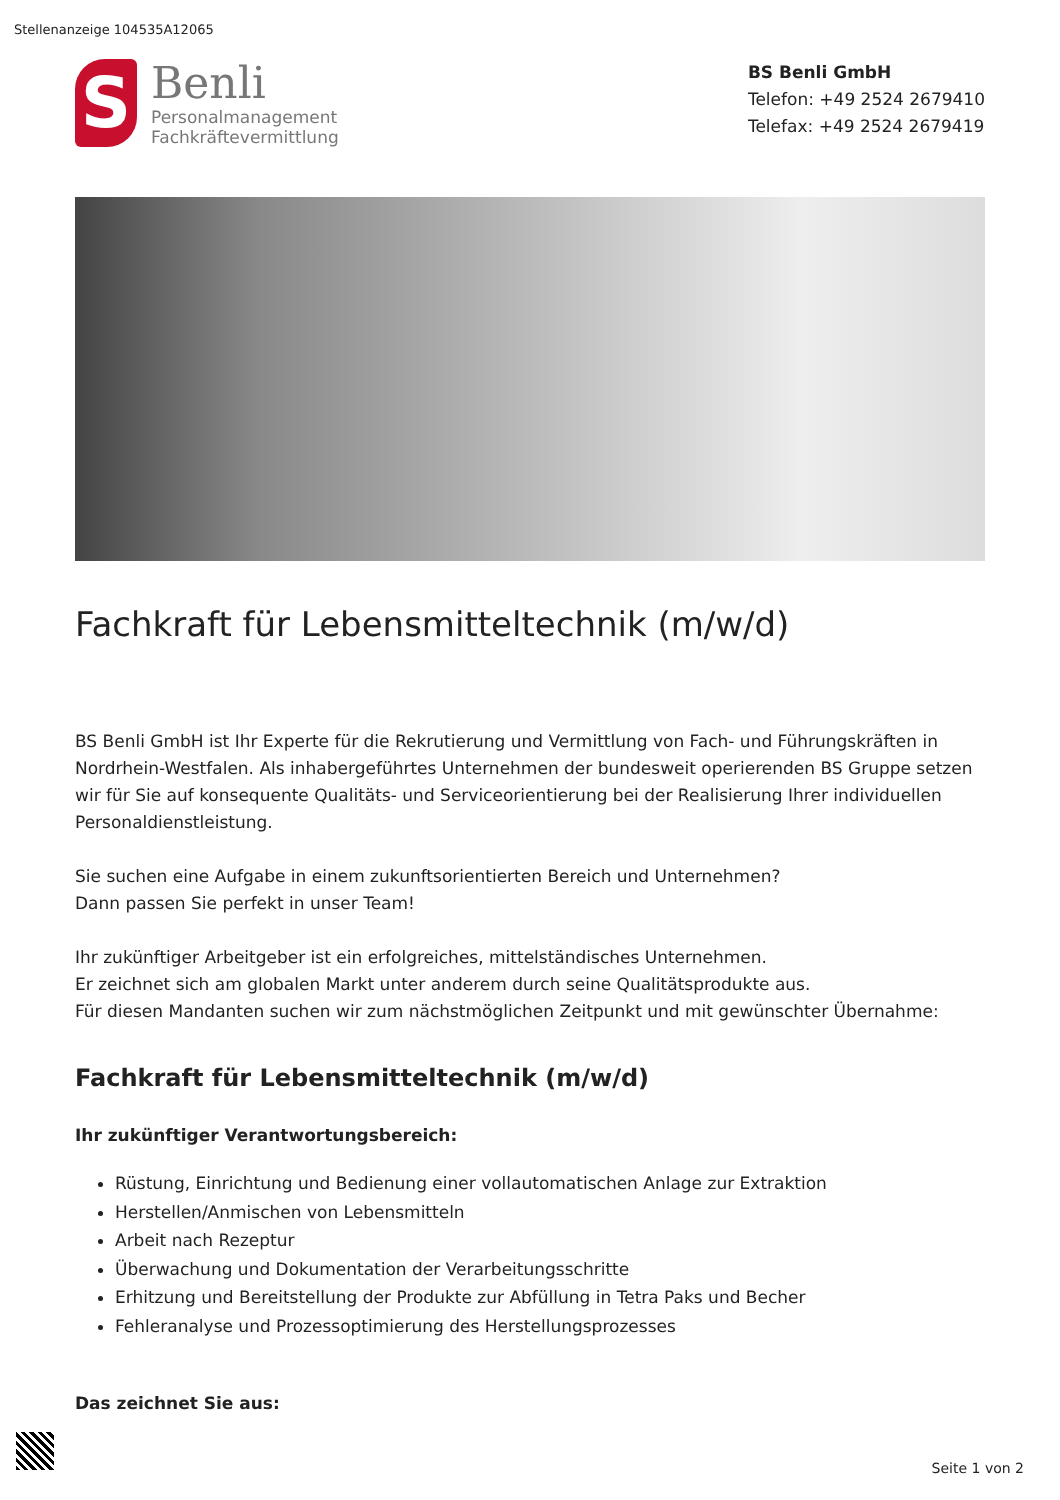Stellenanzeige 104535A12065
S
Benli
Personalmanagement
Fachkräftevermittlung
BS Benli GmbH
Telefon: +49 2524 2679410
Telefax: +49 2524 2679419
Fachkraft für Lebensmitteltechnik (m/w/d)
BS Benli GmbH ist Ihr Experte für die Rekrutierung und Vermittlung von Fach- und Führungskräften in Nordrhein-Westfalen. Als inhabergeführtes Unternehmen der bundesweit operierenden BS Gruppe setzen wir für Sie auf konsequente Qualitäts- und Serviceorientierung bei der Realisierung Ihrer individuellen Personaldienstleistung.
Sie suchen eine Aufgabe in einem zukunftsorientierten Bereich und Unternehmen?
Dann passen Sie perfekt in unser Team!
Ihr zukünftiger Arbeitgeber ist ein erfolgreiches, mittelständisches Unternehmen.
Er zeichnet sich am globalen Markt unter anderem durch seine Qualitätsprodukte aus.
Für diesen Mandanten suchen wir zum nächstmöglichen Zeitpunkt und mit gewünschter Übernahme:
Fachkraft für Lebensmitteltechnik (m/w/d)
Ihr zukünftiger Verantwortungsbereich:
Rüstung, Einrichtung und Bedienung einer vollautomatischen Anlage zur Extraktion
Herstellen/Anmischen von Lebensmitteln
Arbeit nach Rezeptur
Überwachung und Dokumentation der Verarbeitungsschritte
Erhitzung und Bereitstellung der Produkte zur Abfüllung in Tetra Paks und Becher
Fehleranalyse und Prozessoptimierung des Herstellungsprozesses
Das zeichnet Sie aus:
Seite 1 von 2